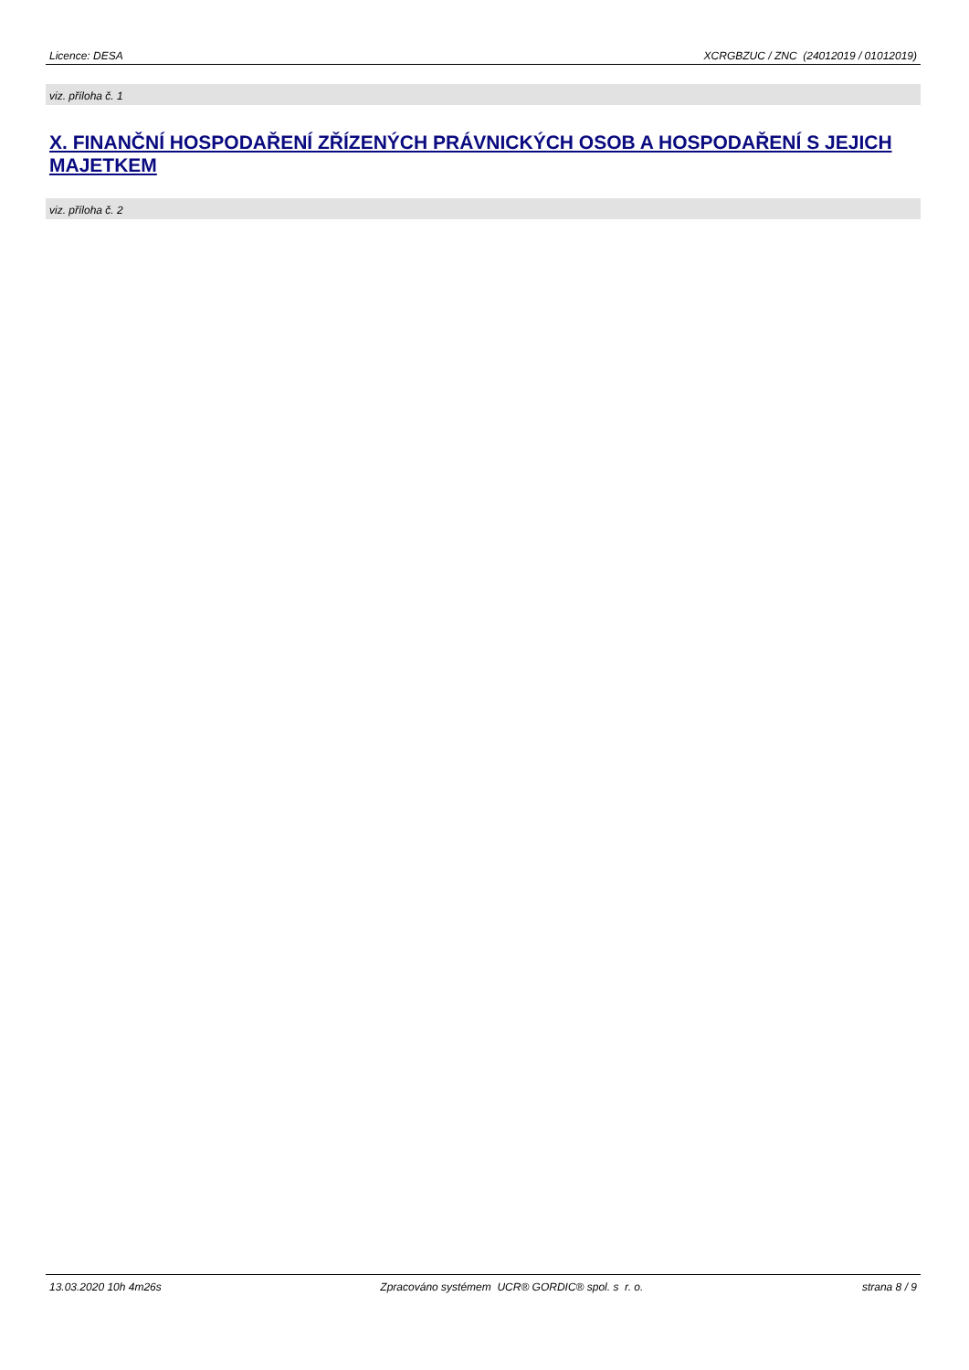Licence: DESA XCRGBZUC / ZNC (24012019 / 01012019)
viz. příloha č. 1
X. FINANČNÍ HOSPODAŘENÍ ZŘÍZENÝCH PRÁVNICKÝCH OSOB A HOSPODAŘENÍ S JEJICH MAJETKEM
viz. příloha č. 2
13.03.2020 10h 4m26s Zpracováno systémem UCR® GORDIC® spol. s r. o. strana 8 / 9